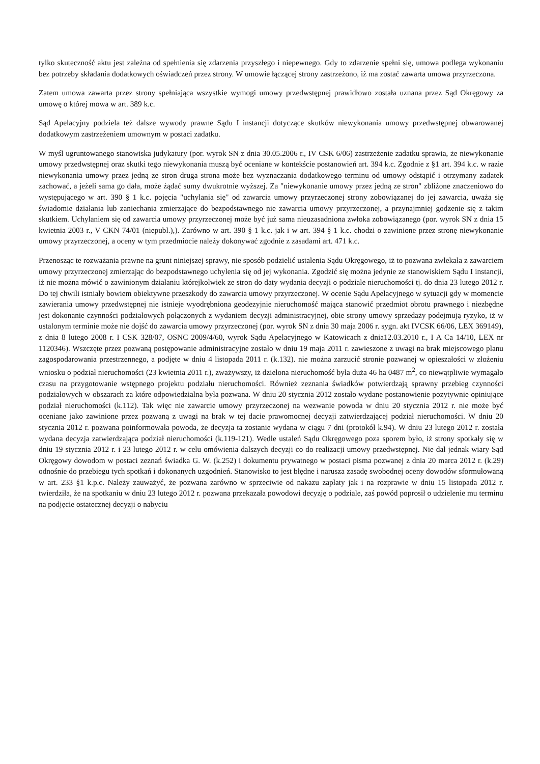tylko skuteczność aktu jest zależna od spełnienia się zdarzenia przyszłego i niepewnego. Gdy to zdarzenie spełni się, umowa podlega wykonaniu bez potrzeby składania dodatkowych oświadczeń przez strony. W umowie łączącej strony zastrzeżono, iż ma zostać zawarta umowa przyrzeczona.
Zatem umowa zawarta przez strony spełniająca wszystkie wymogi umowy przedwstępnej prawidłowo została uznana przez Sąd Okręgowy za umowę o której mowa w art. 389 k.c.
Sąd Apelacyjny podziela też dalsze wywody prawne Sądu I instancji dotyczące skutków niewykonania umowy przedwstępnej obwarowanej dodatkowym zastrzeżeniem umownym w postaci zadatku.
W myśl ugruntowanego stanowiska judykatury (por. wyrok SN z dnia 30.05.2006 r., IV CSK 6/06) zastrzeżenie zadatku sprawia, że niewykonanie umowy przedwstępnej oraz skutki tego niewykonania muszą być oceniane w kontekście postanowień art. 394 k.c. Zgodnie z §1 art. 394 k.c. w razie niewykonania umowy przez jedną ze stron druga strona może bez wyznaczania dodatkowego terminu od umowy odstąpić i otrzymany zadatek zachować, a jeżeli sama go dała, może żądać sumy dwukrotnie wyższej. Za "niewykonanie umowy przez jedną ze stron" zbliżone znaczeniowo do występującego w art. 390 § 1 k.c. pojęcia "uchylania się" od zawarcia umowy przyrzeczonej strony zobowiązanej do jej zawarcia, uważa się świadomie działania lub zaniechania zmierzające do bezpodstawnego nie zawarcia umowy przyrzeczonej, a przynajmniej godzenie się z takim skutkiem. Uchylaniem się od zawarcia umowy przyrzeczonej może być już sama nieuzasadniona zwłoka zobowiązanego (por. wyrok SN z dnia 15 kwietnia 2003 r., V CKN 74/01 (niepubl.),). Zarówno w art. 390 § 1 k.c. jak i w art. 394 § 1 k.c. chodzi o zawinione przez stronę niewykonanie umowy przyrzeczonej, a oceny w tym przedmiocie należy dokonywać zgodnie z zasadami art. 471 k.c.
Przenosząc te rozważania prawne na grunt niniejszej sprawy, nie sposób podzielić ustalenia Sądu Okręgowego, iż to pozwana zwlekała z zawarciem umowy przyrzeczonej zmierzając do bezpodstawnego uchylenia się od jej wykonania. Zgodzić się można jedynie ze stanowiskiem Sądu I instancji, iż nie można mówić o zawinionym działaniu którejkolwiek ze stron do daty wydania decyzji o podziale nieruchomości tj. do dnia 23 lutego 2012 r. Do tej chwili istniały bowiem obiektywne przeszkody do zawarcia umowy przyrzeczonej. W ocenie Sądu Apelacyjnego w sytuacji gdy w momencie zawierania umowy przedwstępnej nie istnieje wyodrębniona geodezyjnie nieruchomość mająca stanowić przedmiot obrotu prawnego i niezbędne jest dokonanie czynności podziałowych połączonych z wydaniem decyzji administracyjnej, obie strony umowy sprzedaży podejmują ryzyko, iż w ustalonym terminie może nie dojść do zawarcia umowy przyrzeczonej (por. wyrok SN z dnia 30 maja 2006 r. sygn. akt IVCSK 66/06, LEX 369149), z dnia 8 lutego 2008 r. I CSK 328/07, OSNC 2009/4/60, wyrok Sądu Apelacyjnego w Katowicach z dnia12.03.2010 r., I A Ca 14/10, LEX nr 1120346). Wszczęte przez pozwaną postępowanie administracyjne zostało w dniu 19 maja 2011 r. zawieszone z uwagi na brak miejscowego planu zagospodarowania przestrzennego, a podjęte w dniu 4 listopada 2011 r. (k.132). nie można zarzucić stronie pozwanej w opieszałości w złożeniu wniosku o podział nieruchomości (23 kwietnia 2011 r.), zważywszy, iż dzielona nieruchomość była duża 46 ha 0487 m<sup>2</sup>, co niewątpliwie wymagało czasu na przygotowanie wstępnego projektu podziału nieruchomości. Również zeznania świadków potwierdzają sprawny przebieg czynności podziałowych w obszarach za które odpowiedzialna była pozwana. W dniu 20 stycznia 2012 zostało wydane postanowienie pozytywnie opiniujące podział nieruchomości (k.112). Tak więc nie zawarcie umowy przyrzeczonej na wezwanie powoda w dniu 20 stycznia 2012 r. nie może być oceniane jako zawinione przez pozwaną z uwagi na brak w tej dacie prawomocnej decyzji zatwierdzającej podział nieruchomości. W dniu 20 stycznia 2012 r. pozwana poinformowała powoda, że decyzja ta zostanie wydana w ciągu 7 dni (protokół k.94). W dniu 23 lutego 2012 r. została wydana decyzja zatwierdzająca podział nieruchomości (k.119-121). Wedle ustaleń Sądu Okręgowego poza sporem było, iż strony spotkały się w dniu 19 stycznia 2012 r. i 23 lutego 2012 r. w celu omówienia dalszych decyzji co do realizacji umowy przedwstępnej. Nie dał jednak wiary Sąd Okręgowy dowodom w postaci zeznań świadka G. W. (k.252) i dokumentu prywatnego w postaci pisma pozwanej z dnia 20 marca 2012 r. (k.29) odnośnie do przebiegu tych spotkań i dokonanych uzgodnień. Stanowisko to jest błędne i narusza zasadę swobodnej oceny dowodów sformułowaną w art. 233 §1 k.p.c. Należy zauważyć, że pozwana zarówno w sprzeciwie od nakazu zapłaty jak i na rozprawie w dniu 15 listopada 2012 r. twierdziła, że na spotkaniu w dniu 23 lutego 2012 r. pozwana przekazała powodowi decyzję o podziale, zaś powód poprosił o udzielenie mu terminu na podjęcie ostatecznej decyzji o nabyciu